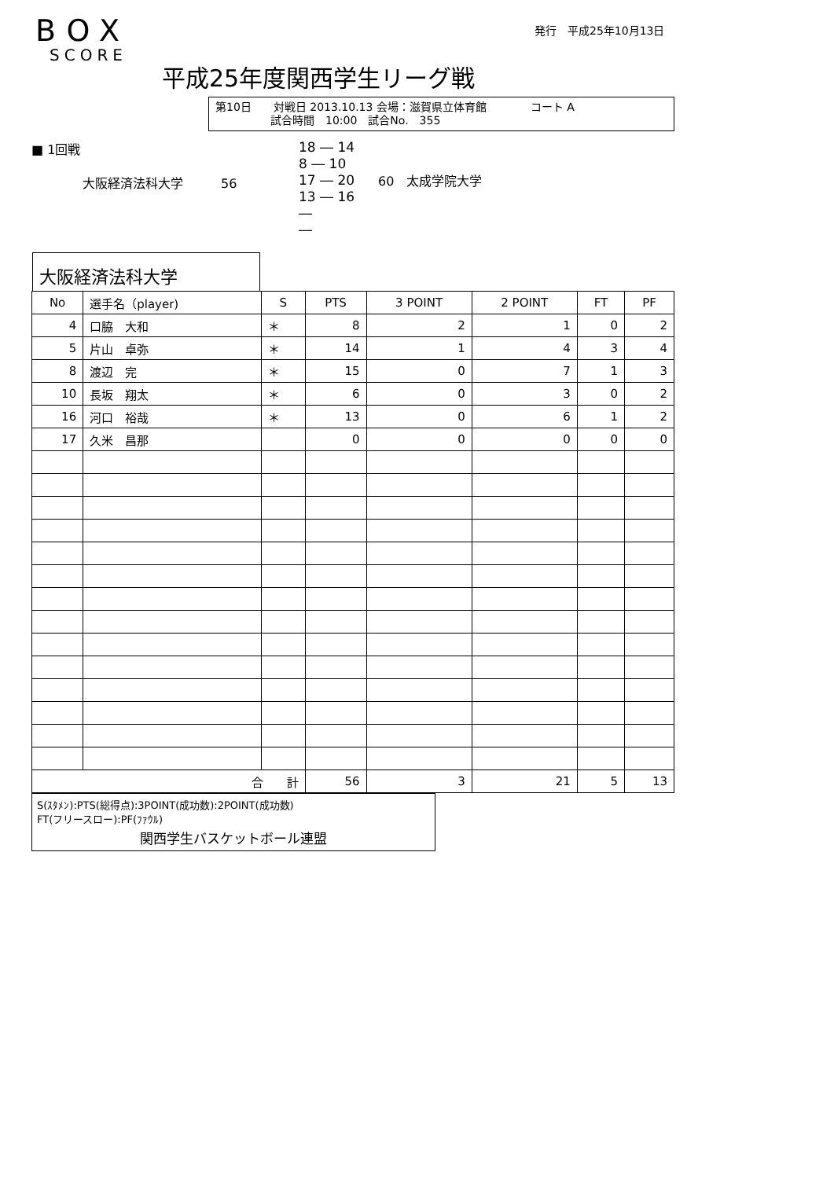発行　平成25年10月13日
BOX
SCORE
平成25年度関西学生リーグ戦
第10日　　対戦日 2013.10.13 会場：滋賀県立体育館　　　　コート A
　　　　　試合時間　10:00　試合No.　355
■ 1回戦
大阪経済法科大学　　　56
18 ― 14
8 ― 10
17 ― 20
13 ― 16
―
―
60　太成学院大学
大阪経済法科大学
| No | 選手名（player) | S | PTS | 3 POINT | 2 POINT | FT | PF |
| --- | --- | --- | --- | --- | --- | --- | --- |
| 4 | 口脇 大和 | ＊ | 8 | 2 | 1 | 0 | 2 |
| 5 | 片山 卓弥 | ＊ | 14 | 1 | 4 | 3 | 4 |
| 8 | 渡辺 完 | ＊ | 15 | 0 | 7 | 1 | 3 |
| 10 | 長坂 翔太 | ＊ | 6 | 0 | 3 | 0 | 2 |
| 16 | 河口 裕哉 | ＊ | 13 | 0 | 6 | 1 | 2 |
| 17 | 久米 昌那 | | 0 | 0 | 0 | 0 | 0 |
| 合 計 | | | 56 | 3 | 21 | 5 | 13 |
S(ｽﾀﾒﾝ):PTS(総得点):3POINT(成功数):2POINT(成功数)
FT(フリースロー):PF(ﾌｧｳﾙ)
関西学生バスケットボール連盟